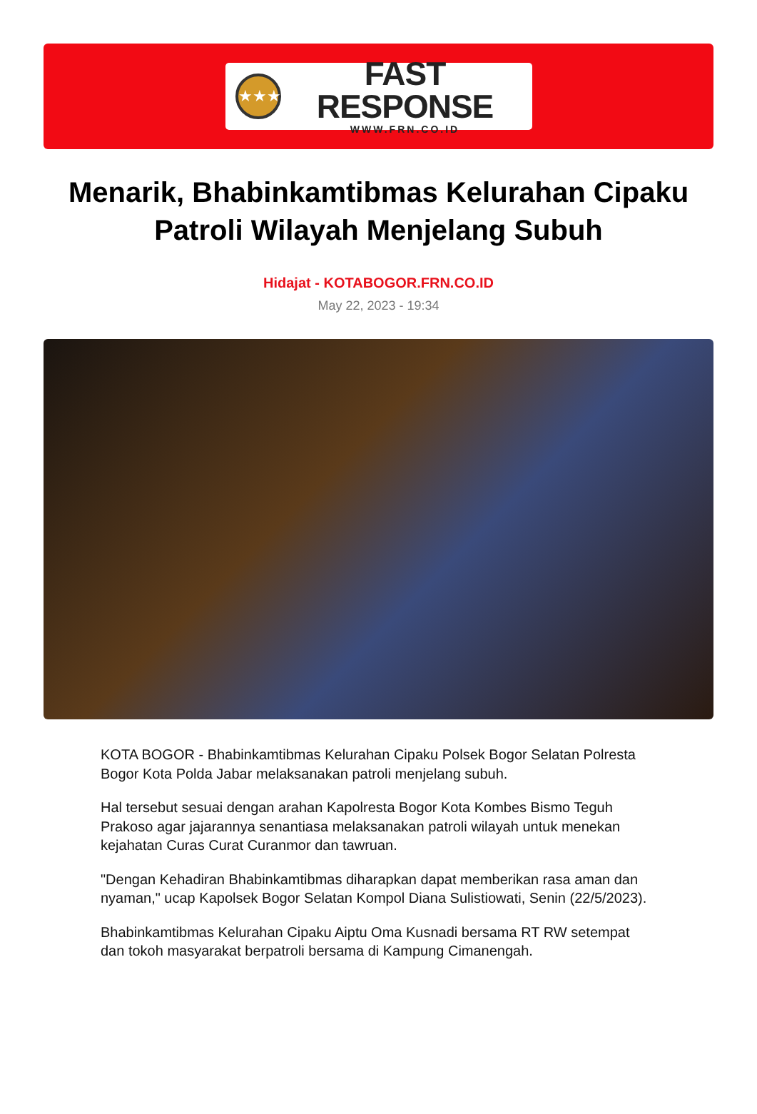★★★
FAST RESPONSE
WWW.FRN.CO.ID
Menarik, Bhabinkamtibmas Kelurahan Cipaku Patroli Wilayah Menjelang Subuh
Hidajat - KOTABOGOR.FRN.CO.ID
May 22, 2023 - 19:34
KOTA BOGOR - Bhabinkamtibmas Kelurahan Cipaku Polsek Bogor Selatan Polresta Bogor Kota Polda Jabar melaksanakan patroli menjelang subuh.
Hal tersebut sesuai dengan arahan Kapolresta Bogor Kota Kombes Bismo Teguh Prakoso agar jajarannya senantiasa melaksanakan patroli wilayah untuk menekan kejahatan Curas Curat Curanmor dan tawruan.
"Dengan Kehadiran Bhabinkamtibmas diharapkan dapat memberikan rasa aman dan nyaman," ucap Kapolsek Bogor Selatan Kompol Diana Sulistiowati, Senin (22/5/2023).
Bhabinkamtibmas Kelurahan Cipaku Aiptu Oma Kusnadi bersama RT RW setempat dan tokoh masyarakat berpatroli bersama di Kampung Cimanengah.